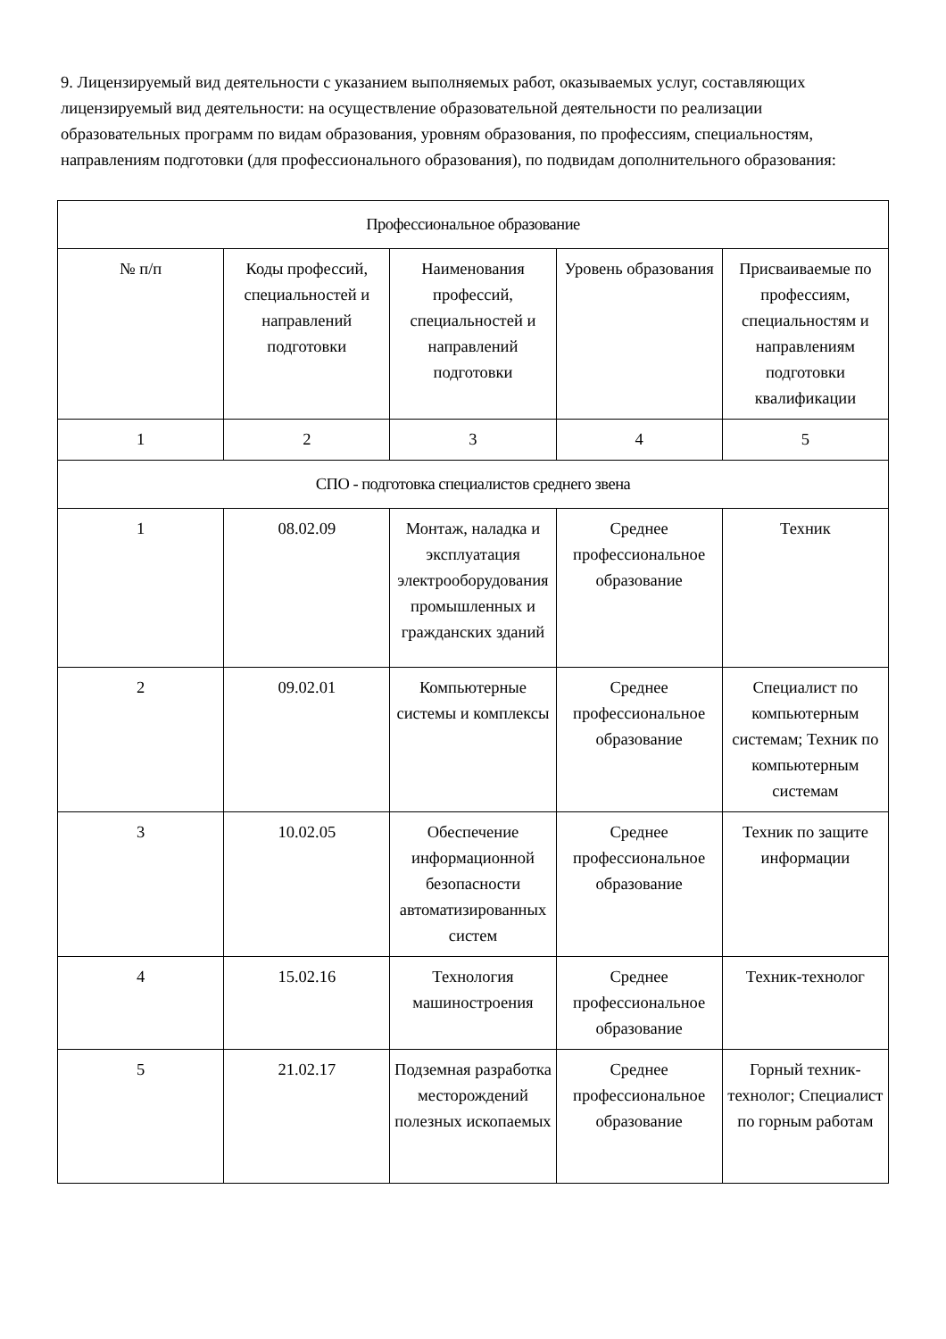9. Лицензируемый вид деятельности с указанием выполняемых работ, оказываемых услуг, составляющих лицензируемый вид деятельности: на осуществление образовательной деятельности по реализации образовательных программ по видам образования, уровням образования, по профессиям, специальностям, направлениям подготовки (для профессионального образования), по подвидам дополнительного образования:
| Профессиональное образование | | | | |
| № п/п | Коды профессий, специальностей и направлений подготовки | Наименования профессий, специальностей и направлений подготовки | Уровень образования | Присваиваемые по профессиям, специальностям и направлениям подготовки квалификации |
| 1 | 2 | 3 | 4 | 5 |
| СПО - подготовка специалистов среднего звена | | | | |
| 1 | 08.02.09 | Монтаж, наладка и эксплуатация электрооборудования промышленных и гражданских зданий | Среднее профессиональное образование | Техник |
| 2 | 09.02.01 | Компьютерные системы и комплексы | Среднее профессиональное образование | Специалист по компьютерным системам; Техник по компьютерным системам |
| 3 | 10.02.05 | Обеспечение информационной безопасности автоматизированных систем | Среднее профессиональное образование | Техник по защите информации |
| 4 | 15.02.16 | Технология машиностроения | Среднее профессиональное образование | Техник-технолог |
| 5 | 21.02.17 | Подземная разработка месторождений полезных ископаемых | Среднее профессиональное образование | Горный техник-технолог; Специалист по горным работам |